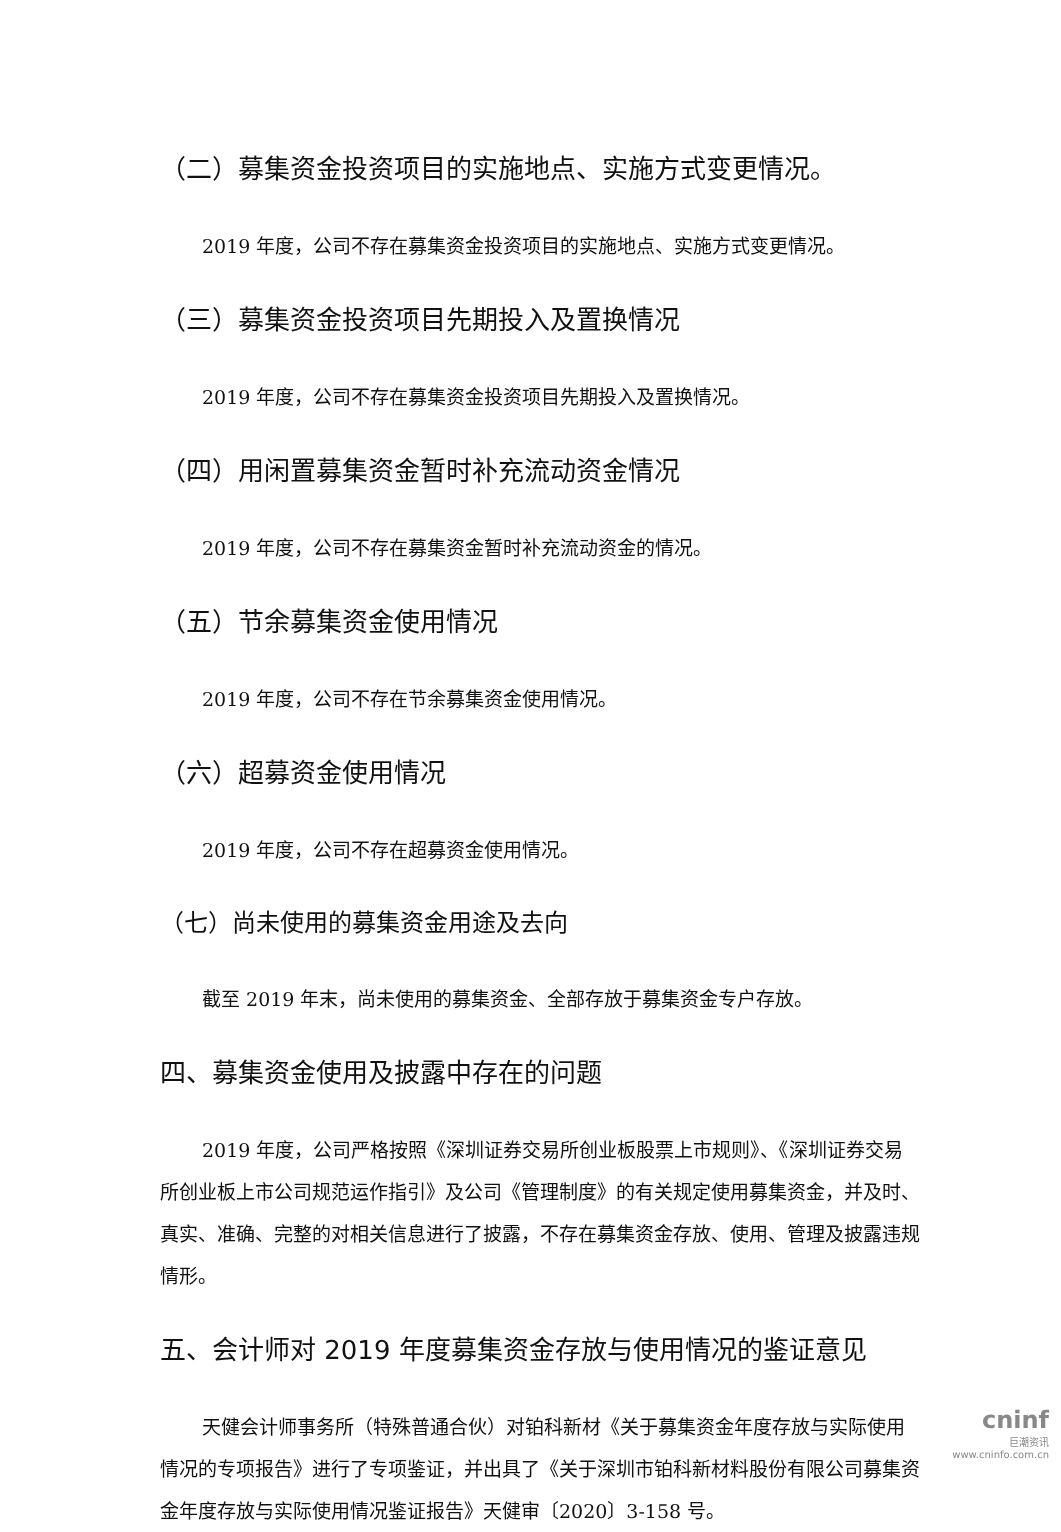（二）募集资金投资项目的实施地点、实施方式变更情况。
2019 年度，公司不存在募集资金投资项目的实施地点、实施方式变更情况。
（三）募集资金投资项目先期投入及置换情况
2019 年度，公司不存在募集资金投资项目先期投入及置换情况。
（四）用闲置募集资金暂时补充流动资金情况
2019 年度，公司不存在募集资金暂时补充流动资金的情况。
（五）节余募集资金使用情况
2019 年度，公司不存在节余募集资金使用情况。
（六）超募资金使用情况
2019 年度，公司不存在超募资金使用情况。
（七）尚未使用的募集资金用途及去向
截至 2019 年末，尚未使用的募集资金、全部存放于募集资金专户存放。
四、募集资金使用及披露中存在的问题
2019 年度，公司严格按照《深圳证券交易所创业板股票上市规则》、《深圳证券交易所创业板上市公司规范运作指引》及公司《管理制度》的有关规定使用募集资金，并及时、真实、准确、完整的对相关信息进行了披露，不存在募集资金存放、使用、管理及披露违规情形。
五、会计师对 2019 年度募集资金存放与使用情况的鉴证意见
天健会计师事务所（特殊普通合伙）对铂科新材《关于募集资金年度存放与实际使用情况的专项报告》进行了专项鉴证，并出具了《关于深圳市铂科新材料股份有限公司募集资金年度存放与实际使用情况鉴证报告》天健审〔2020〕3-158 号。
cninf
巨潮资讯
www.cninfo.com.cn